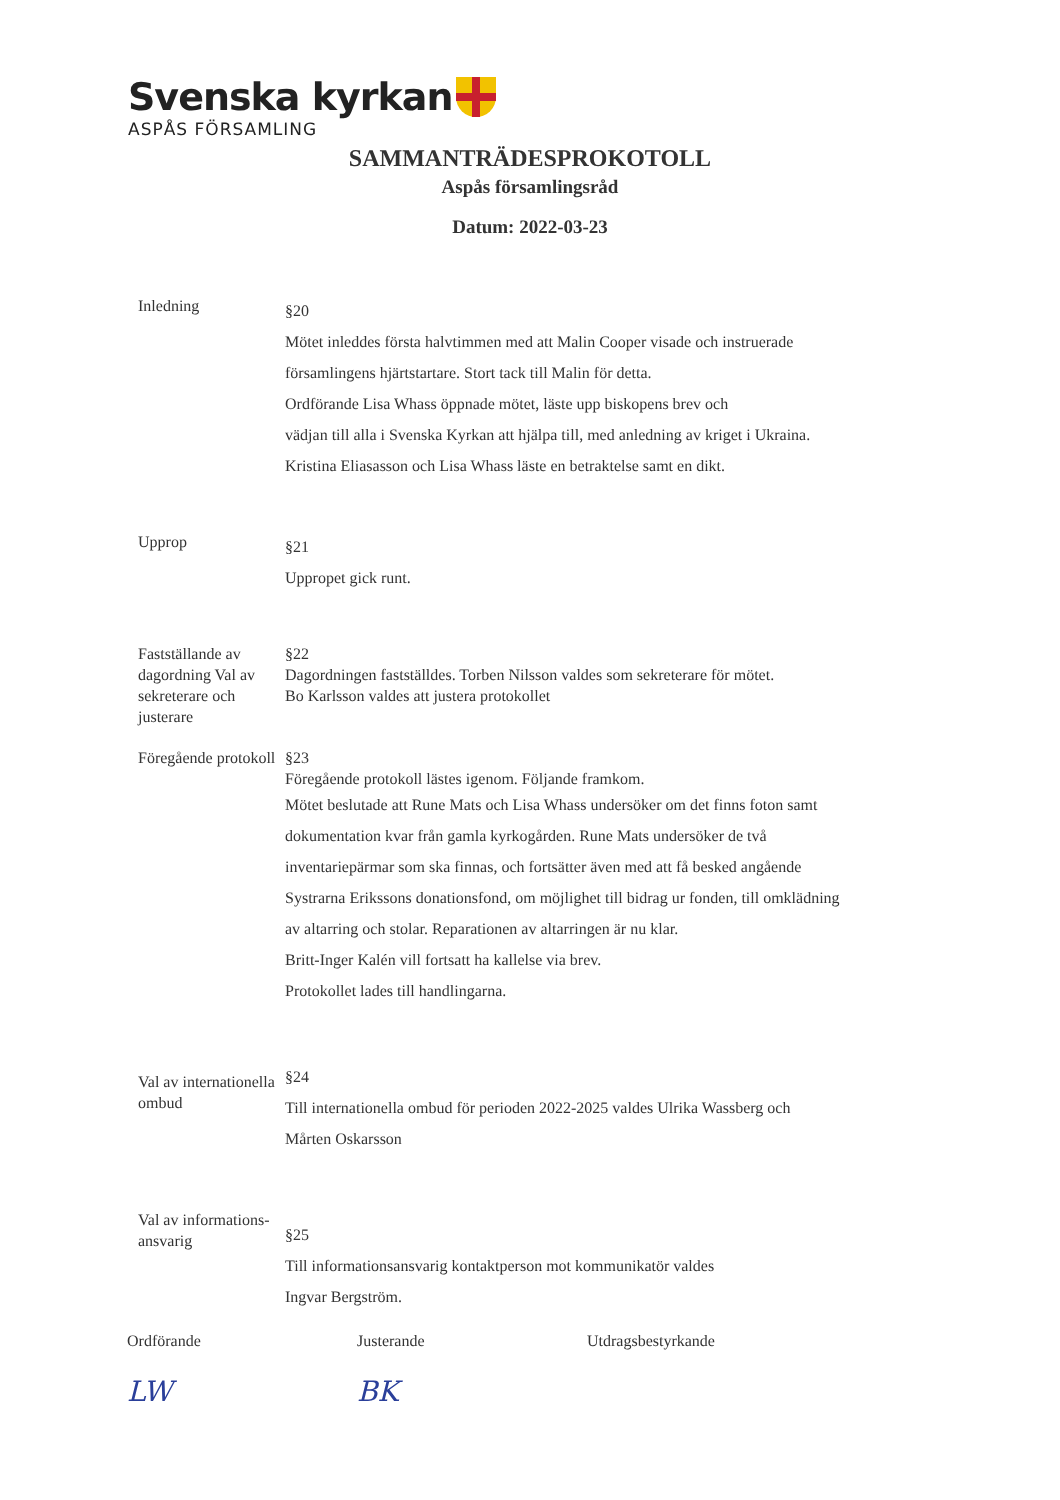Svenska kyrkan
ASPÅS FÖRSAMLING
SAMMANTRÄDESPROKOTOLL
Aspås församlingsråd
Datum: 2022-03-23
Inledning
§20
Mötet inleddes första halvtimmen med att Malin Cooper visade och instruerade
församlingens hjärtstartare. Stort tack till Malin för detta.
Ordförande Lisa Whass öppnade mötet, läste upp biskopens brev och
vädjan till alla i Svenska Kyrkan att hjälpa till, med anledning av kriget i Ukraina.
Kristina Eliasasson och Lisa Whass läste en betraktelse samt en dikt.
Upprop
§21
Uppropet gick runt.
Fastställande av dagordning Val av sekreterare och justerare
§22
Dagordningen fastställdes. Torben Nilsson valdes som sekreterare för mötet.
Bo Karlsson valdes att justera protokollet
Föregående protokoll
§23
Föregående protokoll lästes igenom. Följande framkom.
Mötet beslutade att Rune Mats och Lisa Whass undersöker om det finns foton samt
dokumentation kvar från gamla kyrkogården. Rune Mats undersöker de två
inventariepärmar som ska finnas, och fortsätter även med att få besked angående
Systrarna Erikssons donationsfond, om möjlighet till bidrag ur fonden, till omklädning
av altarring och stolar. Reparationen av altarringen är nu klar.
Britt-Inger Kalén vill fortsatt ha kallelse via brev.
Protokollet lades till handlingarna.
Val av internationella ombud
§24
Till internationella ombud för perioden 2022-2025 valdes Ulrika Wassberg och
Mårten Oskarsson
Val av informations-ansvarig
§25
Till informationsansvarig kontaktperson mot kommunikatör valdes
Ingvar Bergström.
Ordförande
LW
Justerande
BK
Utdragsbestyrkande